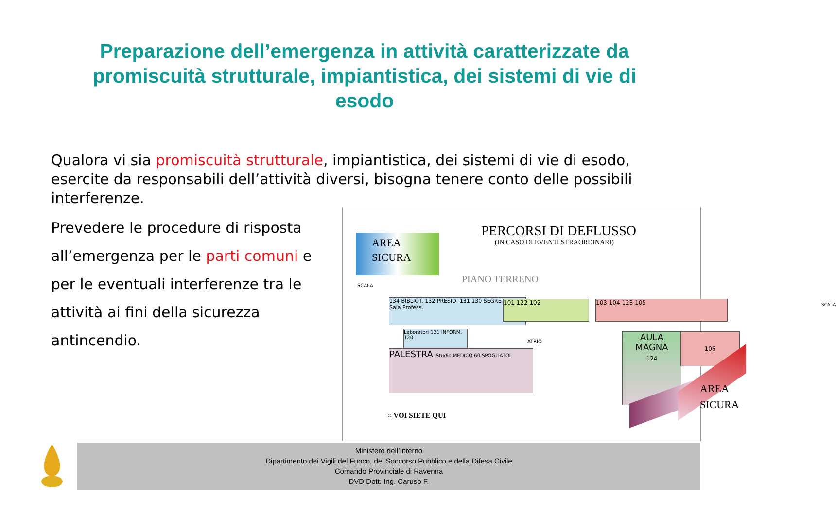Preparazione dell’emergenza in attività caratterizzate da promiscuità strutturale, impiantistica, dei sistemi di vie di esodo
Qualora vi sia promiscuità strutturale, impiantistica, dei sistemi di vie di esodo, esercite da responsabili dell’attività diversi, bisogna tenere conto delle possibili interferenze.
Prevedere le procedure di risposta all’emergenza per le parti comuni e per le eventuali interferenze tra le attività ai fini della sicurezza antincendio.
AREA
SICURA
PERCORSI DI DEFLUSSO
(IN CASO DI EVENTI STRAORDINARI)
PIANO TERRENO
134 BIBLIOT. 132 PRESID. 131 130 SEGRETERIA Sala Profess.
101 122 102 103 104 123 105
PALESTRA Studio MEDICO 60 SPOGLIATOI
Laboratori 121 INFORM. 120
ATRIO
AULA
MAGNA
124
106
AREA
SICURA
SCALA
SCALA
○ VOI SIETE QUI
Ministero dell’Interno
Dipartimento dei Vigili del Fuoco, del Soccorso Pubblico e della Difesa Civile
Comando Provinciale di Ravenna
DVD Dott. Ing. Caruso F.